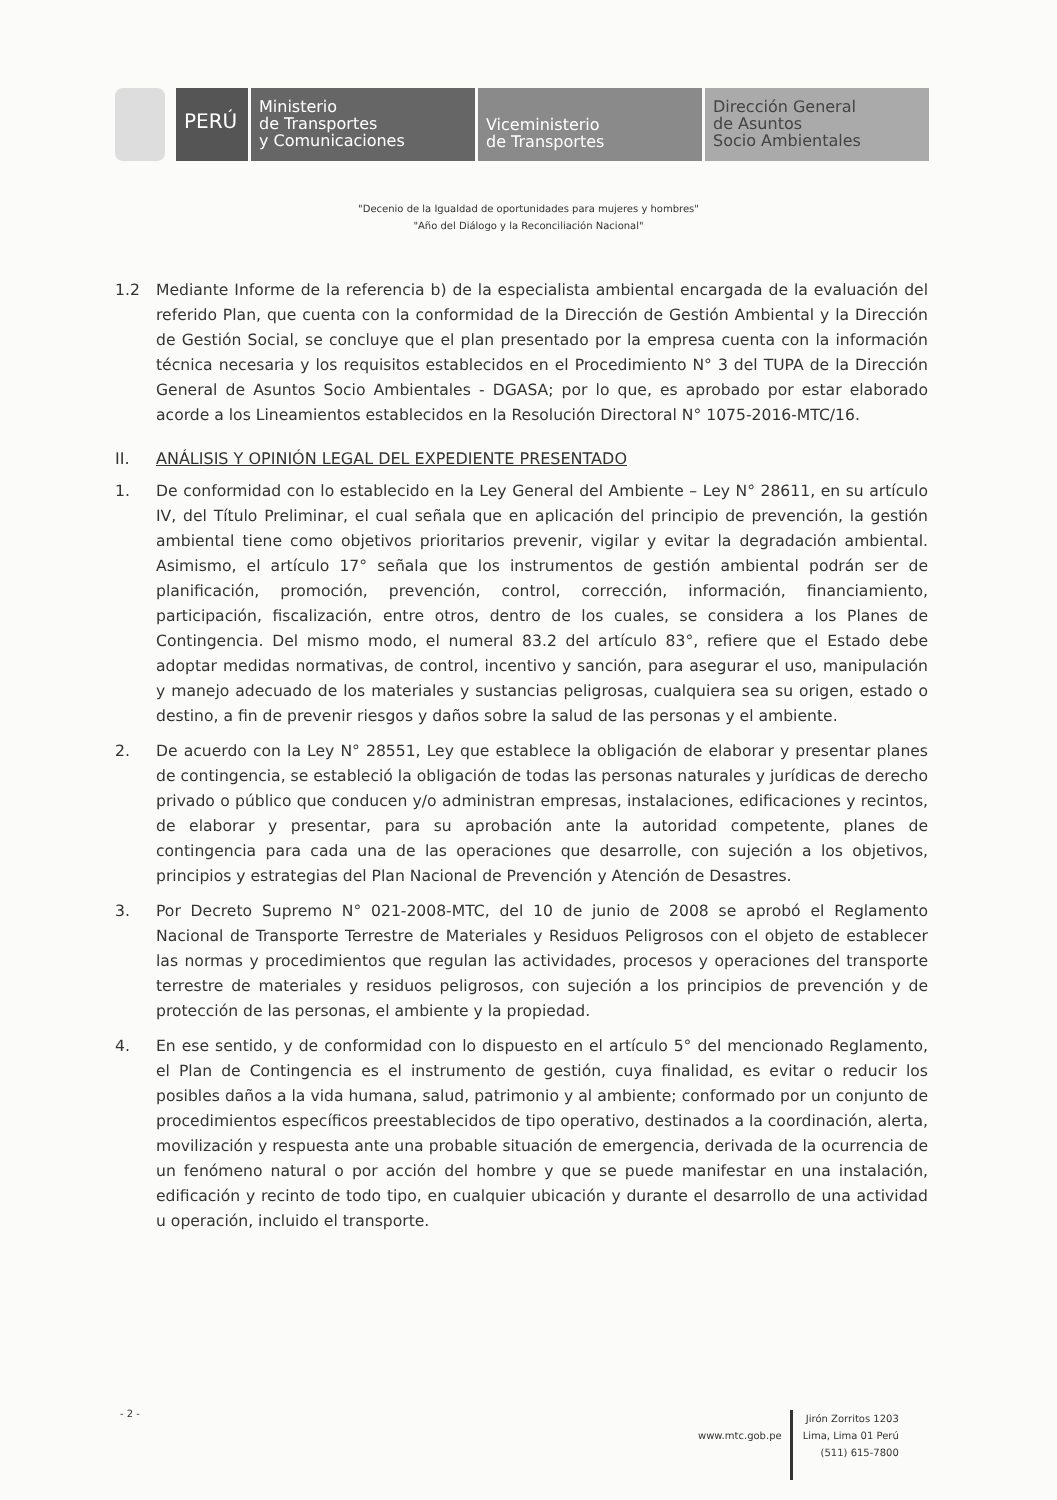PERÚ
Ministerio
de Transportes
y Comunicaciones
Viceministerio
de Transportes
Dirección General
de Asuntos
Socio Ambientales
"Decenio de la Igualdad de oportunidades para mujeres y hombres"
"Año del Diálogo y la Reconciliación Nacional"
1.2 Mediante Informe de la referencia b) de la especialista ambiental encargada de la evaluación del referido Plan, que cuenta con la conformidad de la Dirección de Gestión Ambiental y la Dirección de Gestión Social, se concluye que el plan presentado por la empresa cuenta con la información técnica necesaria y los requisitos establecidos en el Procedimiento N° 3 del TUPA de la Dirección General de Asuntos Socio Ambientales - DGASA; por lo que, es aprobado por estar elaborado acorde a los Lineamientos establecidos en la Resolución Directoral N° 1075-2016-MTC/16.
II. ANÁLISIS Y OPINIÓN LEGAL DEL EXPEDIENTE PRESENTADO
1. De conformidad con lo establecido en la Ley General del Ambiente – Ley N° 28611, en su artículo IV, del Título Preliminar, el cual señala que en aplicación del principio de prevención, la gestión ambiental tiene como objetivos prioritarios prevenir, vigilar y evitar la degradación ambiental. Asimismo, el artículo 17° señala que los instrumentos de gestión ambiental podrán ser de planificación, promoción, prevención, control, corrección, información, financiamiento, participación, fiscalización, entre otros, dentro de los cuales, se considera a los Planes de Contingencia. Del mismo modo, el numeral 83.2 del artículo 83°, refiere que el Estado debe adoptar medidas normativas, de control, incentivo y sanción, para asegurar el uso, manipulación y manejo adecuado de los materiales y sustancias peligrosas, cualquiera sea su origen, estado o destino, a fin de prevenir riesgos y daños sobre la salud de las personas y el ambiente.
2. De acuerdo con la Ley N° 28551, Ley que establece la obligación de elaborar y presentar planes de contingencia, se estableció la obligación de todas las personas naturales y jurídicas de derecho privado o público que conducen y/o administran empresas, instalaciones, edificaciones y recintos, de elaborar y presentar, para su aprobación ante la autoridad competente, planes de contingencia para cada una de las operaciones que desarrolle, con sujeción a los objetivos, principios y estrategias del Plan Nacional de Prevención y Atención de Desastres.
3. Por Decreto Supremo N° 021-2008-MTC, del 10 de junio de 2008 se aprobó el Reglamento Nacional de Transporte Terrestre de Materiales y Residuos Peligrosos con el objeto de establecer las normas y procedimientos que regulan las actividades, procesos y operaciones del transporte terrestre de materiales y residuos peligrosos, con sujeción a los principios de prevención y de protección de las personas, el ambiente y la propiedad.
4. En ese sentido, y de conformidad con lo dispuesto en el artículo 5° del mencionado Reglamento, el Plan de Contingencia es el instrumento de gestión, cuya finalidad, es evitar o reducir los posibles daños a la vida humana, salud, patrimonio y al ambiente; conformado por un conjunto de procedimientos específicos preestablecidos de tipo operativo, destinados a la coordinación, alerta, movilización y respuesta ante una probable situación de emergencia, derivada de la ocurrencia de un fenómeno natural o por acción del hombre y que se puede manifestar en una instalación, edificación y recinto de todo tipo, en cualquier ubicación y durante el desarrollo de una actividad u operación, incluido el transporte.
- 2 -
www.mtc.gob.pe
Jirón Zorritos 1203
Lima, Lima 01 Perú
(511) 615-7800